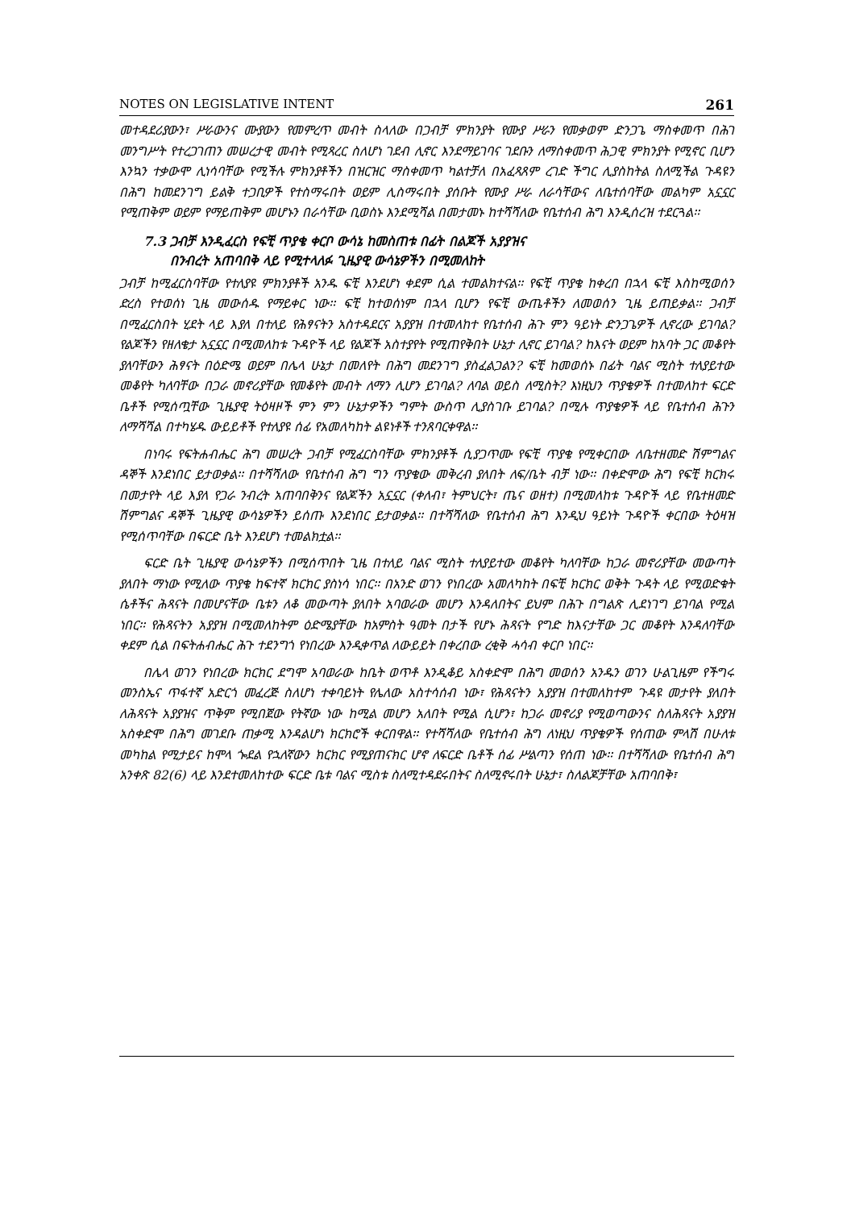NOTES ON LEGISLATIVE INTENT 261
መተዳደሪያውን፣ ሥራውንና ሙያውን የመምረጥ መብት ስላለው በጋብቻ ምክንያት የሙያ ሥራን የመቃወም ድንጋጌ ማስቀመጥ በሕገ መንግሥት የተረጋገጠን መሠረታዊ መብት የሚጻረር ስለሆነ ገደብ ሊኖር እንደማይገባና ገደቡን ለማስቀመጥ ሕጋዊ ምክንያት የሚኖር ቢሆን እንኳን ተቃውሞ ሊነሳባቸው የሚችሉ ምክንያቶችን በዝርዝር ማስቀመጥ ካልተቻለ በአፈጻጸም ረገድ ችግር ሊያስከትል ስለሚችል ጉዳዩን በሕግ ከመደንገግ ይልቅ ተጋቢዎች የተስማሩበት ወይም ሊስማሩበት ያሰቡት የሙያ ሥራ ለራሳቸውና ለቤተሰባቸው መልካም አኗኗር የሚጠቅም ወይም የማይጠቅም መሆኑን በራሳቸው ቢወስኑ እንደሚሻል በመታመኑ ከተሻሻለው የቤተሰብ ሕግ እንዲሰረዝ ተደርጓል፡፡
7.3 ጋብቻ እንዲፈርስ የፍቺ ጥያቄ ቀርቦ ውሳኔ ከመስጠቱ በፊት በልጆች አያያዝና
በንብረት አጠባበቅ ላይ የሚተላለፉ ጊዜያዊ ውሳኔዎችን በሚመለከት
ጋብቻ ከሚፈርስባቸው የተለያዩ ምክንያቶች አንዱ ፍቺ እንደሆነ ቀደም ሲል ተመልክተናል፡፡ የፍቺ ጥያቄ ከቀረበ በኋላ ፍቺ እስከሚወሰን ድረስ የተወሰነ ጊዜ መውሰዱ የማይቀር ነው፡፡ ፍቺ ከተወሰነም በኋላ ቢሆን የፍቺ ውጤቶችን ለመወሰን ጊዜ ይጠይቃል፡፡ ጋብቻ በሚፈርስበት ሂደት ላይ እያለ በተለይ የሕፃናትን አስተዳደርና አያያዝ በተመለከተ የቤተሰብ ሕጉ ምን ዓይነት ድንጋጌዎች ሊኖረው ይገባል? የልጆችን የዘለቄታ አኗኗር በሚመለከቱ ጉዳዮች ላይ የልጆች አስተያየት የሚጠየቅበት ሁኔታ ሊኖር ይገባል? ከእናት ወይም ከአባት ጋር መቆየት ያለባቸውን ሕፃናት በዕድሜ ወይም በሌላ ሁኔታ በመለየት በሕግ መደንገግ ያስፈልጋልን? ፍቺ ከመወሰኑ በፊት ባልና ሚስት ተለያይተው መቆየት ካለባቸው በጋራ መኖሪያቸው የመቆየት መብት ለማን ሊሆን ይገባል? ለባል ወይስ ለሚስት? እነዚህን ጥያቄዎች በተመለከተ ፍርድ ቤቶች የሚሰጧቸው ጊዜያዊ ትዕዛዞች ምን ምን ሁኔታዎችን ግምት ውስጥ ሊያስገቡ ይገባል? በሚሉ ጥያቄዎች ላይ የቤተሰብ ሕጉን ለማሻሻል በተካሄዱ ውይይቶች የተለያዩ ሰፊ የአመለካከት ልዩነቶች ተንጸባርቀዋል፡፡
በነባሩ የፍትሐብሔር ሕግ መሠረት ጋብቻ የሚፈርስባቸው ምክንያቶች ሲያጋጥሙ የፍቺ ጥያቄ የሚቀርበው ለቤተዘመድ ሽምግልና ዳኞች እንደነበር ይታወቃል፡፡ በተሻሻለው የቤተሰብ ሕግ ግን ጥያቄው መቅረብ ያለበት ለፍ/ቤት ብቻ ነው፡፡ በቀድሞው ሕግ የፍቺ ክርክሩ በመታየት ላይ እያለ የጋራ ንብረት አጠባበቅንና የልጆችን አኗኗር (ቀለብ፣ ትምህርት፣ ጤና ወዘተ) በሚመለከቱ ጉዳዮች ላይ የቤተዘመድ ሽምግልና ዳኞች ጊዜያዊ ውሳኔዎችን ይሰጡ እንደነበር ይታወቃል፡፡ በተሻሻለው የቤተሰብ ሕግ እንዲህ ዓይነት ጉዳዮች ቀርበው ትዕዛዝ የሚሰጥባቸው በፍርድ ቤት እንደሆነ ተመልክቷል፡፡
ፍርድ ቤት ጊዜያዊ ውሳኔዎችን በሚሰጥበት ጊዜ በተለይ ባልና ሚስት ተለያይተው መቆየት ካለባቸው ከጋራ መኖሪያቸው መውጣት ያለበት ማነው የሚለው ጥያቄ ከፍተኛ ክርክር ያስነሳ ነበር፡፡ በአንድ ወገን የነበረው አመለካከት በፍቺ ክርክር ወቅት ጉዳት ላይ የሚወድቁት ሴቶችና ሕጻናት በመሆናቸው ቤቱን ለቆ መውጣት ያለበት አባወራው መሆን እንዳለበትና ይህም በሕጉ በግልጽ ሊደነገግ ይገባል የሚል ነበር፡፡ የሕጻናትን አያያዝ በሚመለከትም ዕድሜያቸው ከአምስት ዓመት በታች የሆኑ ሕጻናት የግድ ከእናታቸው ጋር መቆየት እንዳለባቸው ቀደም ሲል በፍትሐብሔር ሕጉ ተደንግጎ የነበረው እንዲቀጥል ለውይይት በቀረበው ረቂቅ ሓሳብ ቀርቦ ነበር፡፡
በሌላ ወገን የነበረው ክርክር ደግሞ አባወራው ከቤት ወጥቶ እንዲቆይ አስቀድሞ በሕግ መወሰን አንዱን ወገን ሁልጊዜም የችግሩ መንስኤና ጥፋተኛ አድርጎ መፈረጅ ስለሆነ ተቀባይነት የሌለው አስተሳሰብ ነው፣ የሕጻናትን አያያዝ በተመለከተም ጉዳዩ መታየት ያለበት ለሕጻናት አያያዝና ጥቅም የሚበጀው የትኛው ነው ከሚል መሆን አለበት የሚል ሲሆን፣ ከጋራ መኖሪያ የሚወጣውንና ስለሕጻናት አያያዝ አስቀድሞ በሕግ መገደቡ ጠቃሚ እንዳልሆነ ክርክሮች ቀርበዋል፡፡ የተሻሻለው የቤተሰብ ሕግ ለነዚህ ጥያቄዎች የሰጠው ምላሽ በሁለቱ መካከል የሚታይና ከሞላ ጐደል የኋለኛውን ክርክር የሚያጠናክር ሆኖ ለፍርድ ቤቶች ሰፊ ሥልጣን የሰጠ ነው፡፡ በተሻሻለው የቤተሰብ ሕግ አንቀጽ 82(6) ላይ እንደተመለከተው ፍርድ ቤቱ ባልና ሚስቱ ስለሚተዳደሩበትና ስለሚኖሩበት ሁኔታ፣ ስለልጆቻቸው አጠባበቅ፣